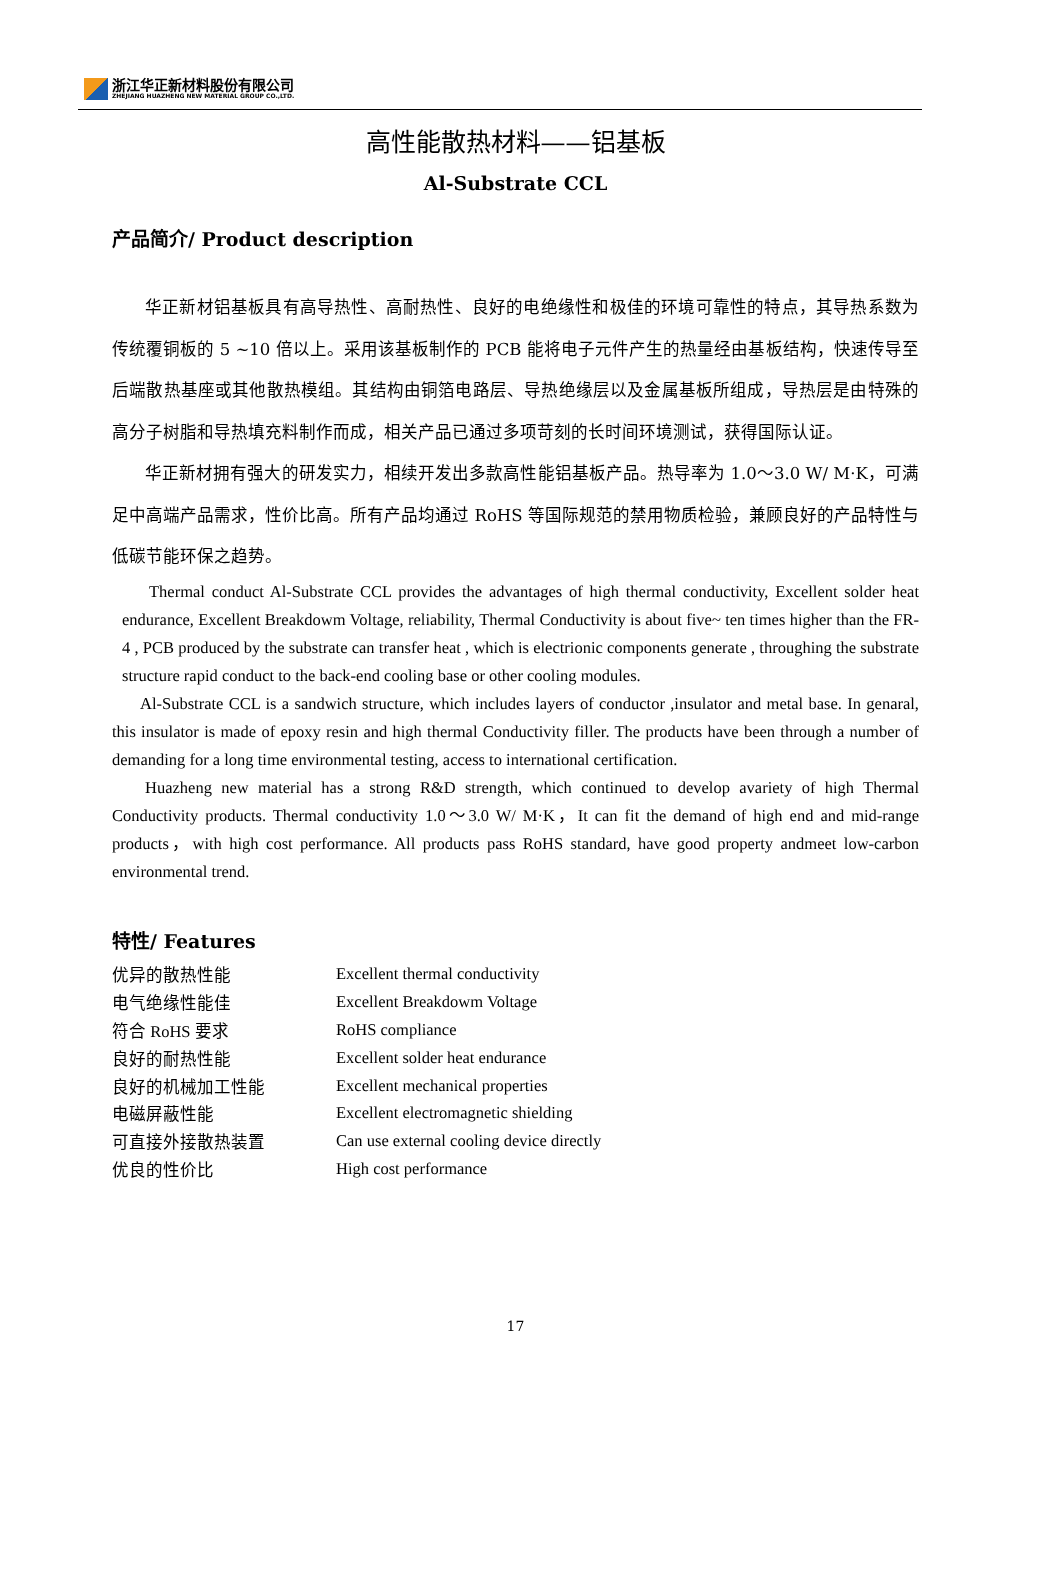浙江华正新材料股份有限公司
ZHEJIANG HUAZHENG NEW MATERIAL GROUP CO.,LTD.
高性能散热材料——铝基板
Al-Substrate CCL
产品简介/ Product description
华正新材铝基板具有高导热性、高耐热性、良好的电绝缘性和极佳的环境可靠性的特点，其导热系数为传统覆铜板的 5 ~10 倍以上。采用该基板制作的 PCB 能将电子元件产生的热量经由基板结构，快速传导至后端散热基座或其他散热模组。其结构由铜箔电路层、导热绝缘层以及金属基板所组成，导热层是由特殊的高分子树脂和导热填充料制作而成，相关产品已通过多项苛刻的长时间环境测试，获得国际认证。
华正新材拥有强大的研发实力，相续开发出多款高性能铝基板产品。热导率为 1.0～3.0 W/ M·K，可满足中高端产品需求，性价比高。所有产品均通过 RoHS 等国际规范的禁用物质检验，兼顾良好的产品特性与低碳节能环保之趋势。
Thermal conduct Al-Substrate CCL provides the advantages of high thermal conductivity, Excellent solder heat endurance, Excellent Breakdowm Voltage, reliability, Thermal Conductivity is about five~ ten times higher than the FR-4 , PCB produced by the substrate can transfer heat , which is electrionic components generate , throughing the substrate structure rapid conduct to the back-end cooling base or other cooling modules.
Al-Substrate CCL is a sandwich structure, which includes layers of conductor ,insulator and metal base. In genaral, this insulator is made of epoxy resin and high thermal Conductivity filler. The products have been through a number of demanding for a long time environmental testing, access to international certification.
Huazheng new material has a strong R&D strength, which continued to develop avariety of high Thermal Conductivity products. Thermal conductivity 1.0～3.0 W/ M·K，It can fit the demand of high end and mid-range products，with high cost performance. All products pass RoHS standard, have good property andmeet low-carbon environmental trend.
特性/ Features
| 优异的散热性能 | Excellent thermal conductivity |
| 电气绝缘性能佳 | Excellent Breakdowm Voltage |
| 符合 RoHS 要求 | RoHS compliance |
| 良好的耐热性能 | Excellent solder heat endurance |
| 良好的机械加工性能 | Excellent mechanical properties |
| 电磁屏蔽性能 | Excellent electromagnetic shielding |
| 可直接外接散热装置 | Can use external cooling device directly |
| 优良的性价比 | High cost performance |
17